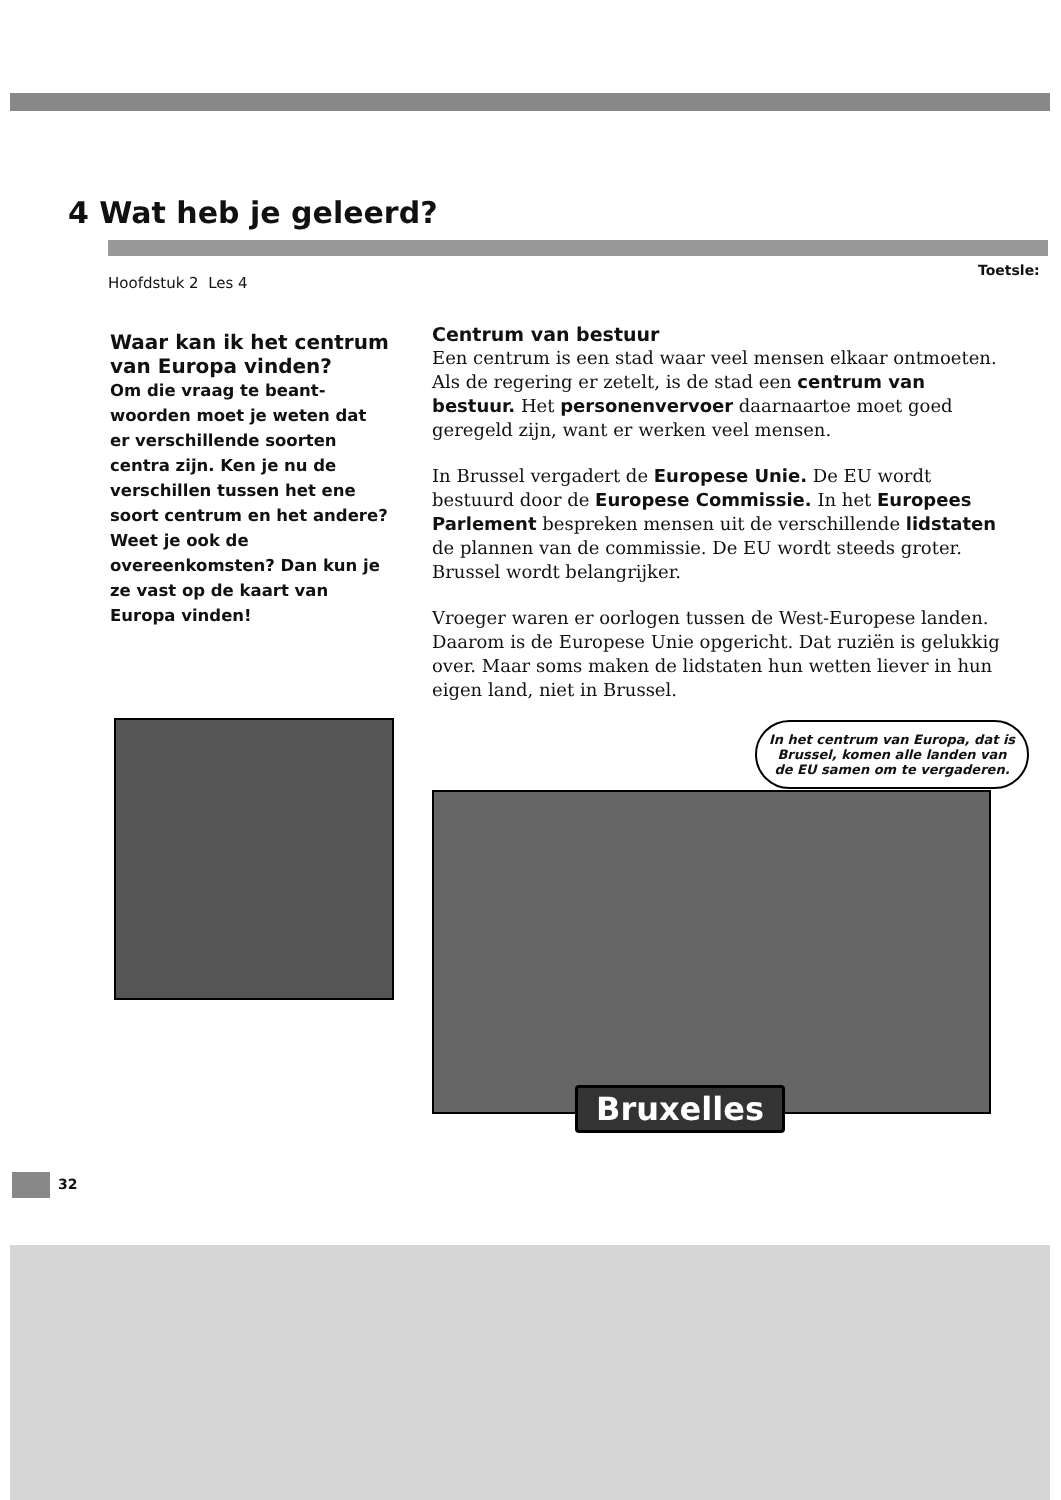4 Wat heb je geleerd?
Hoofdstuk 2 Les 4
Toetsle:
Waar kan ik het centrum van Europa vinden?
Om die vraag te beant-woorden moet je weten dat er verschillende soorten centra zijn. Ken je nu de verschillen tussen het ene soort centrum en het andere? Weet je ook de overeenkomsten? Dan kun je ze vast op de kaart van Europa vinden!
Centrum van bestuur
Een centrum is een stad waar veel mensen elkaar ontmoeten. Als de regering er zetelt, is de stad een centrum van bestuur. Het personenvervoer daarnaartoe moet goed geregeld zijn, want er werken veel mensen.
In Brussel vergadert de Europese Unie. De EU wordt bestuurd door de Europese Commissie. In het Europees Parlement bespreken mensen uit de verschillende lidstaten de plannen van de commissie. De EU wordt steeds groter. Brussel wordt belangrijker.
Vroeger waren er oorlogen tussen de West-Europese landen. Daarom is de Europese Unie opgericht. Dat ruziën is gelukkig over. Maar soms maken de lidstaten hun wetten liever in hun eigen land, niet in Brussel.
In het centrum van Europa, dat is Brussel, komen alle landen van de EU samen om te vergaderen.
Bruxelles
32